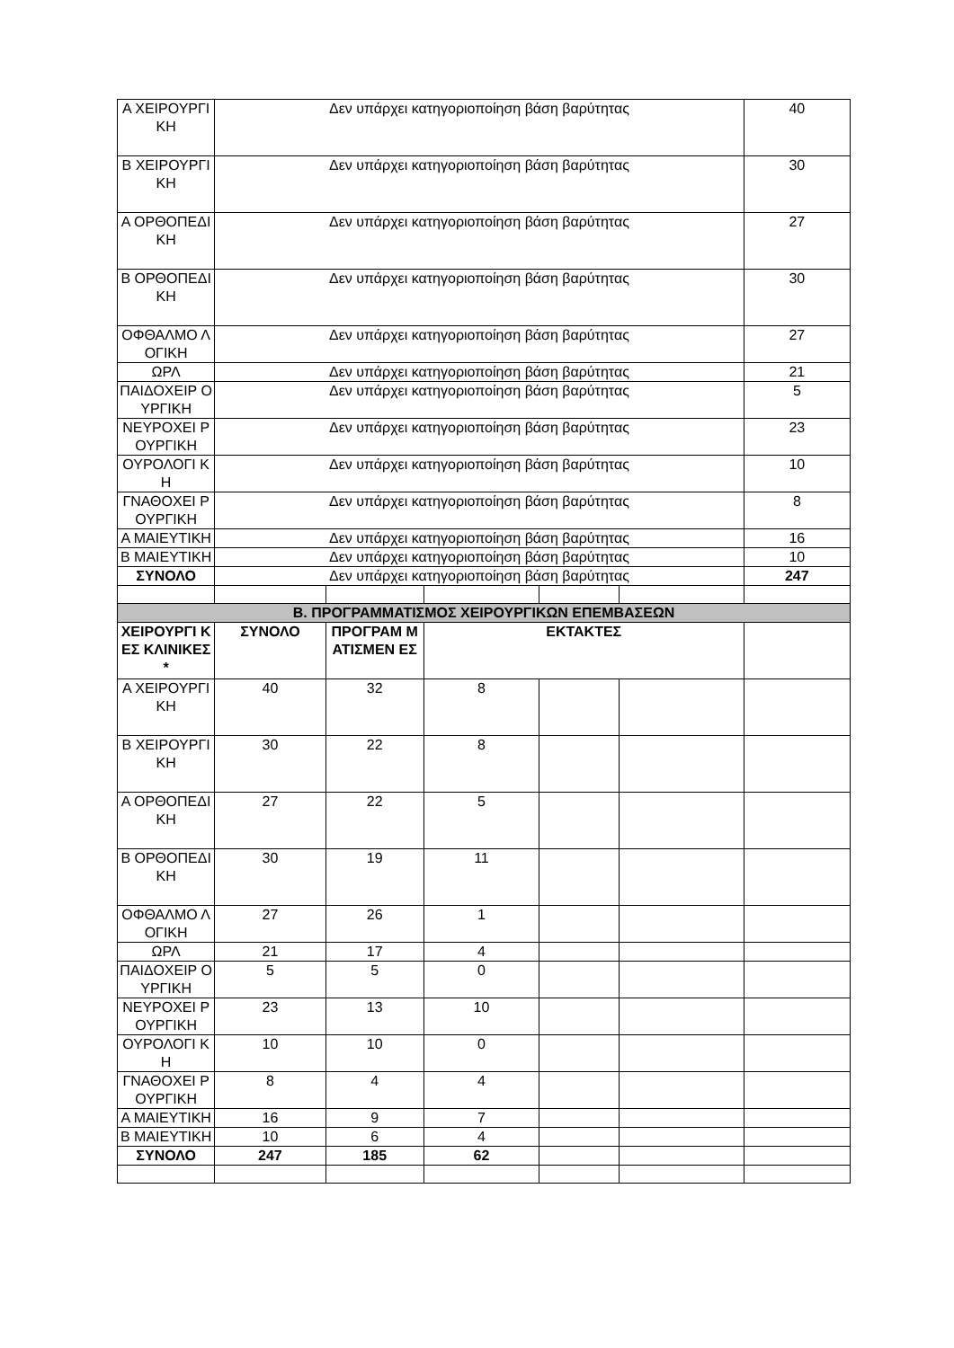| Α ΧΕΙΡΟΥΡΓΙ ΚΗ | Δεν υπάρχει κατηγοριοποίηση βάση βαρύτητας | | | | | 40 |
| Β ΧΕΙΡΟΥΡΓΙ ΚΗ | Δεν υπάρχει κατηγοριοποίηση βάση βαρύτητας | | | | | 30 |
| Α ΟΡΘΟΠΕΔΙ ΚΗ | Δεν υπάρχει κατηγοριοποίηση βάση βαρύτητας | | | | | 27 |
| Β ΟΡΘΟΠΕΔΙ ΚΗ | Δεν υπάρχει κατηγοριοποίηση βάση βαρύτητας | | | | | 30 |
| ΟΦΘΑΛΜΟ ΛΟΓΙΚΗ | Δεν υπάρχει κατηγοριοποίηση βάση βαρύτητας | | | | | 27 |
| ΩΡΛ | Δεν υπάρχει κατηγοριοποίηση βάση βαρύτητας | | | | | 21 |
| ΠΑΙΔΟΧΕΙΡ ΟΥΡΓΙΚΗ | Δεν υπάρχει κατηγοριοποίηση βάση βαρύτητας | | | | | 5 |
| ΝΕΥΡΟΧΕΙ ΡΟΥΡΓΙΚΗ | Δεν υπάρχει κατηγοριοποίηση βάση βαρύτητας | | | | | 23 |
| ΟΥΡΟΛΟΓΙ ΚΗ | Δεν υπάρχει κατηγοριοποίηση βάση βαρύτητας | | | | | 10 |
| ΓΝΑΘΟΧΕΙ ΡΟΥΡΓΙΚΗ | Δεν υπάρχει κατηγοριοποίηση βάση βαρύτητας | | | | | 8 |
| Α ΜΑΙΕΥΤΙΚΗ | Δεν υπάρχει κατηγοριοποίηση βάση βαρύτητας | | | | | 16 |
| Β ΜΑΙΕΥΤΙΚΗ | Δεν υπάρχει κατηγοριοποίηση βάση βαρύτητας | | | | | 10 |
| ΣΥΝΟΛΟ | Δεν υπάρχει κατηγοριοποίηση βάση βαρύτητας | | | | | 247 |
| Β. ΠΡΟΓΡΑΜΜΑΤΙΣΜΟΣ ΧΕΙΡΟΥΡΓΙΚΩΝ ΕΠΕΜΒΑΣΕΩΝ | | | | | | |
| ΧΕΙΡΟΥΡΓΙ ΚΕΣ ΚΛΙΝΙΚΕΣ * | ΣΥΝΟΛΟ | ΠΡΟΓΡΑΜ ΜΑΤΙΣΜΕΝ ΕΣ | ΕΚΤΑΚΤΕΣ | | | |
| Α ΧΕΙΡΟΥΡΓΙ ΚΗ | 40 | 32 | 8 | | | |
| Β ΧΕΙΡΟΥΡΓΙ ΚΗ | 30 | 22 | 8 | | | |
| Α ΟΡΘΟΠΕΔΙ ΚΗ | 27 | 22 | 5 | | | |
| Β ΟΡΘΟΠΕΔΙ ΚΗ | 30 | 19 | 11 | | | |
| ΟΦΘΑΛΜΟ ΛΟΓΙΚΗ | 27 | 26 | 1 | | | |
| ΩΡΛ | 21 | 17 | 4 | | | |
| ΠΑΙΔΟΧΕΙΡ ΟΥΡΓΙΚΗ | 5 | 5 | 0 | | | |
| ΝΕΥΡΟΧΕΙ ΡΟΥΡΓΙΚΗ | 23 | 13 | 10 | | | |
| ΟΥΡΟΛΟΓΙ ΚΗ | 10 | 10 | 0 | | | |
| ΓΝΑΘΟΧΕΙ ΡΟΥΡΓΙΚΗ | 8 | 4 | 4 | | | |
| Α ΜΑΙΕΥΤΙΚΗ | 16 | 9 | 7 | | | |
| Β ΜΑΙΕΥΤΙΚΗ | 10 | 6 | 4 | | | |
| ΣΥΝΟΛΟ | 247 | 185 | 62 | | | |